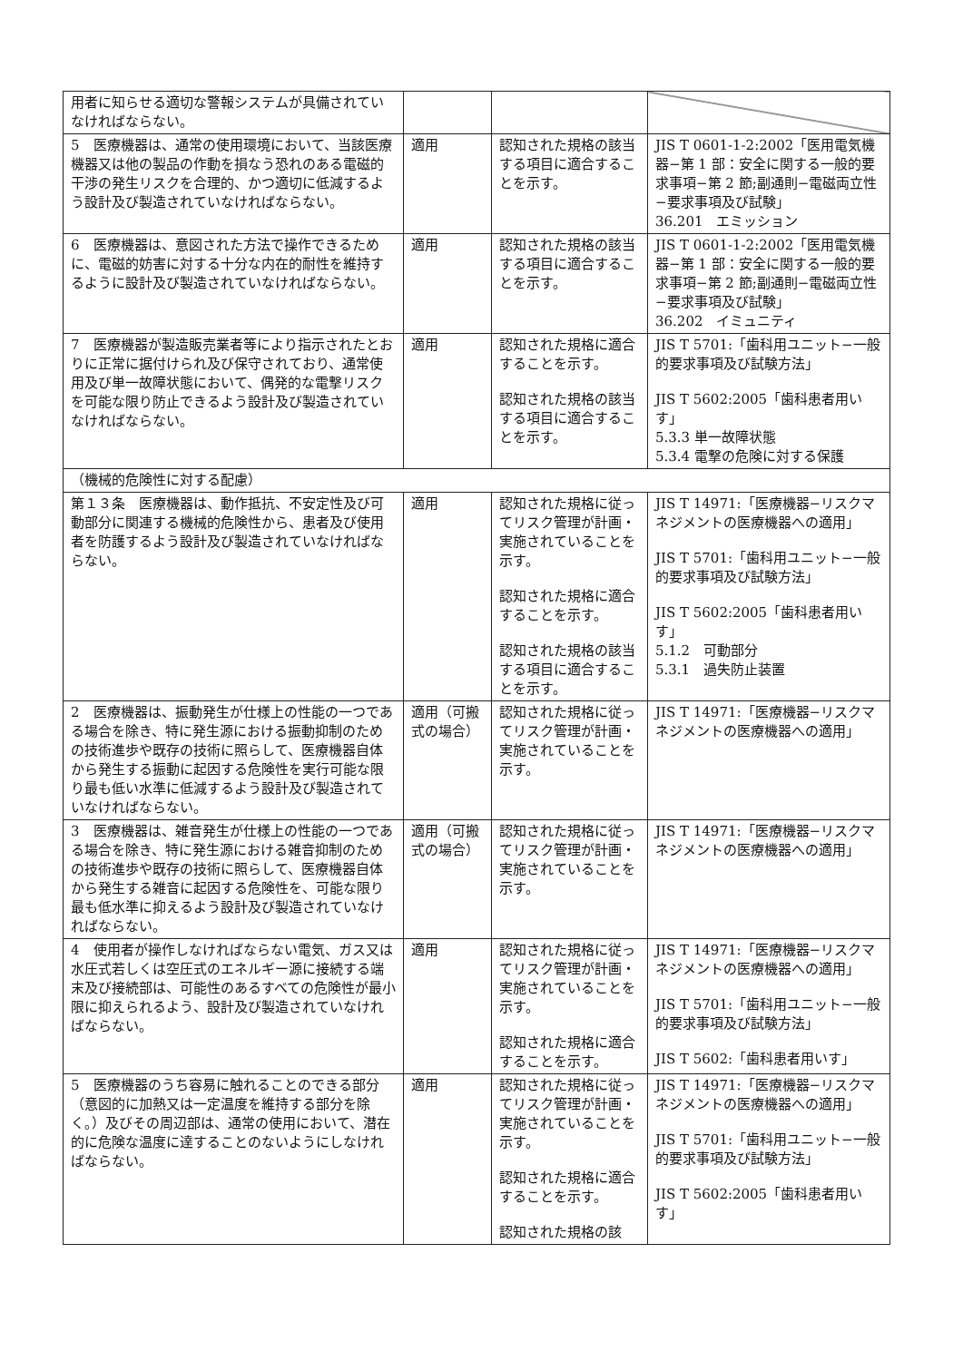| 用者に知らせる適切な警報システムが具備されていなければならない。 | | | |
| 5 医療機器は、通常の使用環境において、当該医療機器又は他の製品の作動を損なう恐れのある電磁的干渉の発生リスクを合理的、かつ適切に低減するよう設計及び製造されていなければならない。 | 適用 | 認知された規格の該当する項目に適合することを示す。 | JIS T 0601-1-2:2002「医用電気機器−第 1 部：安全に関する一般的要求事項−第 2 節;副通則−電磁両立性−要求事項及び試験」 36.201 エミッション |
| 6 医療機器は、意図された方法で操作できるために、電磁的妨害に対する十分な内在的耐性を維持するように設計及び製造されていなければならない。 | 適用 | 認知された規格の該当する項目に適合することを示す。 | JIS T 0601-1-2:2002「医用電気機器−第 1 部：安全に関する一般的要求事項−第 2 節;副通則−電磁両立性−要求事項及び試験」 36.202 イミュニティ |
| 7 医療機器が製造販売業者等により指示されたとおりに正常に据付けられ及び保守されており、通常使用及び単一故障状態において、偶発的な電撃リスクを可能な限り防止できるよう設計及び製造されていなければならない。 | 適用 | 認知された規格に適合することを示す。 認知された規格の該当する項目に適合することを示す。 | JIS T 5701:「歯科用ユニット−一般的要求事項及び試験方法」 JIS T 5602:2005「歯科患者用いす」 5.3.3 単一故障状態 5.3.4 電撃の危険に対する保護 |
| （機械的危険性に対する配慮） | | | |
| 第１３条 医療機器は、動作抵抗、不安定性及び可動部分に関連する機械的危険性から、患者及び使用者を防護するよう設計及び製造されていなければならない。 | 適用 | 認知された規格に従ってリスク管理が計画・実施されていることを示す。 認知された規格に適合することを示す。 認知された規格の該当する項目に適合することを示す。 | JIS T 14971:「医療機器−リスクマネジメントの医療機器への適用」 JIS T 5701:「歯科用ユニット−一般的要求事項及び試験方法」 JIS T 5602:2005「歯科患者用いす」 5.1.2 可動部分 5.3.1 過失防止装置 |
| 2 医療機器は、振動発生が仕様上の性能の一つである場合を除き、特に発生源における振動抑制のための技術進歩や既存の技術に照らして、医療機器自体から発生する振動に起因する危険性を実行可能な限り最も低い水準に低減するよう設計及び製造されていなければならない。 | 適用（可搬式の場合） | 認知された規格に従ってリスク管理が計画・実施されていることを示す。 | JIS T 14971:「医療機器−リスクマネジメントの医療機器への適用」 |
| 3 医療機器は、雑音発生が仕様上の性能の一つである場合を除き、特に発生源における雑音抑制のための技術進歩や既存の技術に照らして、医療機器自体から発生する雑音に起因する危険性を、可能な限り最も低水準に抑えるよう設計及び製造されていなければならない。 | 適用（可搬式の場合） | 認知された規格に従ってリスク管理が計画・実施されていることを示す。 | JIS T 14971:「医療機器−リスクマネジメントの医療機器への適用」 |
| 4 使用者が操作しなければならない電気、ガス又は水圧式若しくは空圧式のエネルギー源に接続する端末及び接続部は、可能性のあるすべての危険性が最小限に抑えられるよう、設計及び製造されていなければならない。 | 適用 | 認知された規格に従ってリスク管理が計画・実施されていることを示す。 認知された規格に適合することを示す。 | JIS T 14971:「医療機器−リスクマネジメントの医療機器への適用」 JIS T 5701:「歯科用ユニット−一般的要求事項及び試験方法」 JIS T 5602:「歯科患者用いす」 |
| 5 医療機器のうち容易に触れることのできる部分（意図的に加熱又は一定温度を維持する部分を除く。）及びその周辺部は、通常の使用において、潜在的に危険な温度に達することのないようにしなければならない。 | 適用 | 認知された規格に従ってリスク管理が計画・実施されていることを示す。 認知された規格に適合することを示す。 認知された規格の該 | JIS T 14971:「医療機器−リスクマネジメントの医療機器への適用」 JIS T 5701:「歯科用ユニット−一般的要求事項及び試験方法」 JIS T 5602:2005「歯科患者用いす」 |